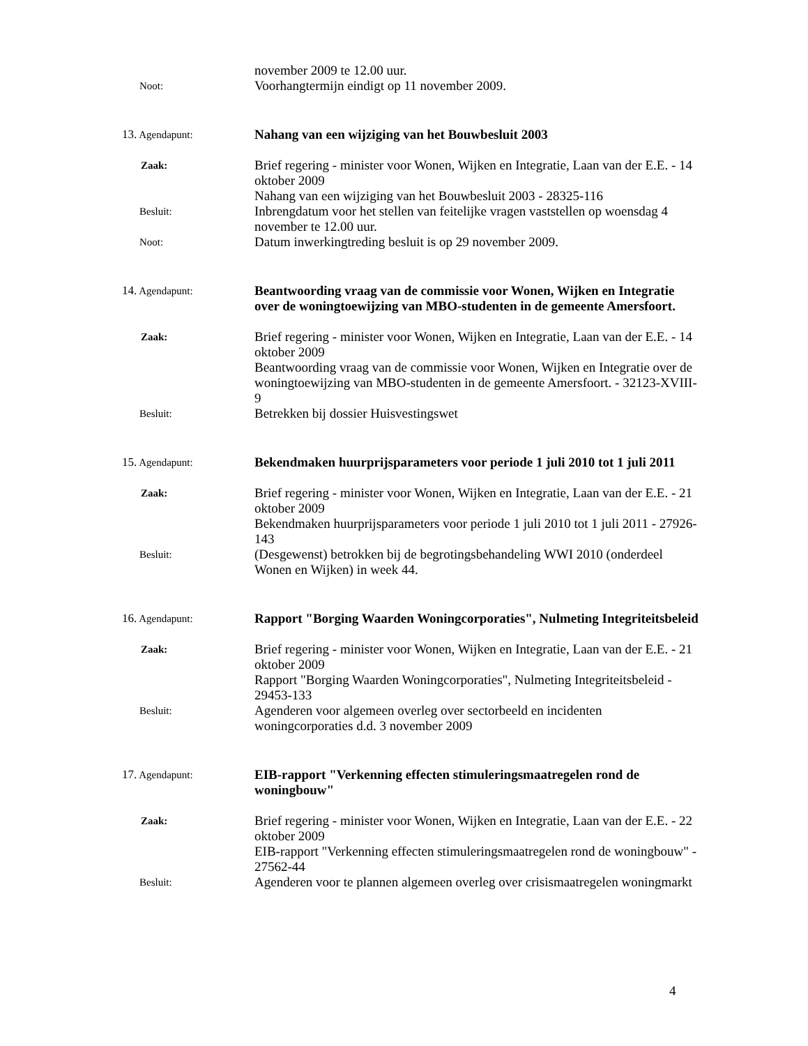november 2009 te 12.00 uur.
Noot:
Voorhangtermijn eindigt op 11 november 2009.
13. Agendapunt:
Nahang van een wijziging van het Bouwbesluit 2003
Zaak:
Brief regering - minister voor Wonen, Wijken en Integratie, Laan van der E.E. - 14 oktober 2009
Nahang van een wijziging van het Bouwbesluit 2003 - 28325-116
Besluit:
Inbrengdatum voor het stellen van feitelijke vragen vaststellen op woensdag 4 november te 12.00 uur.
Noot:
Datum inwerkingtreding besluit is op 29 november 2009.
14. Agendapunt:
Beantwoording vraag van de commissie voor Wonen, Wijken en Integratie over de woningtoewijzing van MBO-studenten in de gemeente Amersfoort.
Zaak:
Brief regering - minister voor Wonen, Wijken en Integratie, Laan van der E.E. - 14 oktober 2009
Beantwoording vraag van de commissie voor Wonen, Wijken en Integratie over de woningtoewijzing van MBO-studenten in de gemeente Amersfoort. - 32123-XVIII-9
Besluit:
Betrekken bij dossier Huisvestingswet
15. Agendapunt:
Bekendmaken huurprijsparameters voor periode 1 juli 2010 tot 1 juli 2011
Zaak:
Brief regering - minister voor Wonen, Wijken en Integratie, Laan van der E.E. - 21 oktober 2009
Bekendmaken huurprijsparameters voor periode 1 juli 2010 tot 1 juli 2011 - 27926-143
Besluit:
(Desgewenst) betrokken bij de begrotingsbehandeling WWI 2010 (onderdeel Wonen en Wijken) in week 44.
16. Agendapunt:
Rapport "Borging Waarden Woningcorporaties", Nulmeting Integriteitsbeleid
Zaak:
Brief regering - minister voor Wonen, Wijken en Integratie, Laan van der E.E. - 21 oktober 2009
Rapport "Borging Waarden Woningcorporaties", Nulmeting Integriteitsbeleid - 29453-133
Besluit:
Agenderen voor algemeen overleg over sectorbeeld en incidenten woningcorporaties d.d. 3 november 2009
17. Agendapunt:
EIB-rapport "Verkenning effecten stimuleringsmaatregelen rond de woningbouw"
Zaak:
Brief regering - minister voor Wonen, Wijken en Integratie, Laan van der E.E. - 22 oktober 2009
EIB-rapport "Verkenning effecten stimuleringsmaatregelen rond de woningbouw" - 27562-44
Besluit:
Agenderen voor te plannen algemeen overleg over crisismaatregelen woningmarkt
4